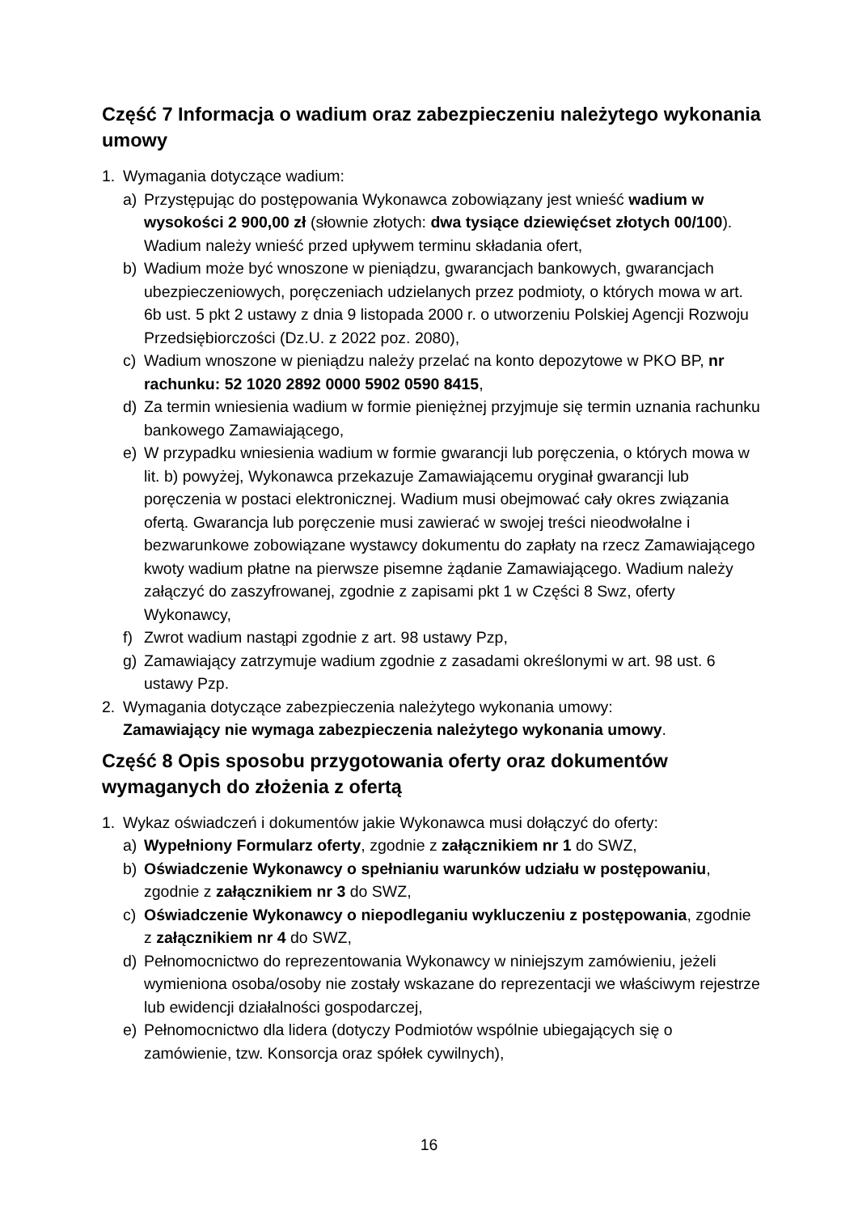Część 7 Informacja o wadium oraz zabezpieczeniu należytego wykonania umowy
1. Wymagania dotyczące wadium:
a) Przystępując do postępowania Wykonawca zobowiązany jest wnieść wadium w wysokości 2 900,00 zł (słownie złotych: dwa tysiące dziewięćset złotych 00/100). Wadium należy wnieść przed upływem terminu składania ofert,
b) Wadium może być wnoszone w pieniądzu, gwarancjach bankowych, gwarancjach ubezpieczeniowych, poręczeniach udzielanych przez podmioty, o których mowa w art. 6b ust. 5 pkt 2 ustawy z dnia 9 listopada 2000 r. o utworzeniu Polskiej Agencji Rozwoju Przedsiębiorczości (Dz.U. z 2022 poz. 2080),
c) Wadium wnoszone w pieniądzu należy przelać na konto depozytowe w PKO BP, nr rachunku: 52 1020 2892 0000 5902 0590 8415,
d) Za termin wniesienia wadium w formie pieniężnej przyjmuje się termin uznania rachunku bankowego Zamawiającego,
e) W przypadku wniesienia wadium w formie gwarancji lub poręczenia, o których mowa w lit. b) powyżej, Wykonawca przekazuje Zamawiającemu oryginał gwarancji lub poręczenia w postaci elektronicznej. Wadium musi obejmować cały okres związania ofertą. Gwarancja lub poręczenie musi zawierać w swojej treści nieodwołalne i bezwarunkowe zobowiązane wystawcy dokumentu do zapłaty na rzecz Zamawiającego kwoty wadium płatne na pierwsze pisemne żądanie Zamawiającego. Wadium należy załączyć do zaszyfrowanej, zgodnie z zapisami pkt 1 w Części 8 Swz, oferty Wykonawcy,
f) Zwrot wadium nastąpi zgodnie z art. 98 ustawy Pzp,
g) Zamawiający zatrzymuje wadium zgodnie z zasadami określonymi w art. 98 ust. 6 ustawy Pzp.
2. Wymagania dotyczące zabezpieczenia należytego wykonania umowy:
Zamawiający nie wymaga zabezpieczenia należytego wykonania umowy.
Część 8 Opis sposobu przygotowania oferty oraz dokumentów wymaganych do złożenia z ofertą
1. Wykaz oświadczeń i dokumentów jakie Wykonawca musi dołączyć do oferty:
a) Wypełniony Formularz oferty, zgodnie z załącznikiem nr 1 do SWZ,
b) Oświadczenie Wykonawcy o spełnianiu warunków udziału w postępowaniu, zgodnie z załącznikiem nr 3 do SWZ,
c) Oświadczenie Wykonawcy o niepodleganiu wykluczeniu z postępowania, zgodnie z załącznikiem nr 4 do SWZ,
d) Pełnomocnictwo do reprezentowania Wykonawcy w niniejszym zamówieniu, jeżeli wymieniona osoba/osoby nie zostały wskazane do reprezentacji we właściwym rejestrze lub ewidencji działalności gospodarczej,
e) Pełnomocnictwo dla lidera (dotyczy Podmiotów wspólnie ubiegających się o zamówienie, tzw. Konsorcja oraz spółek cywilnych),
16